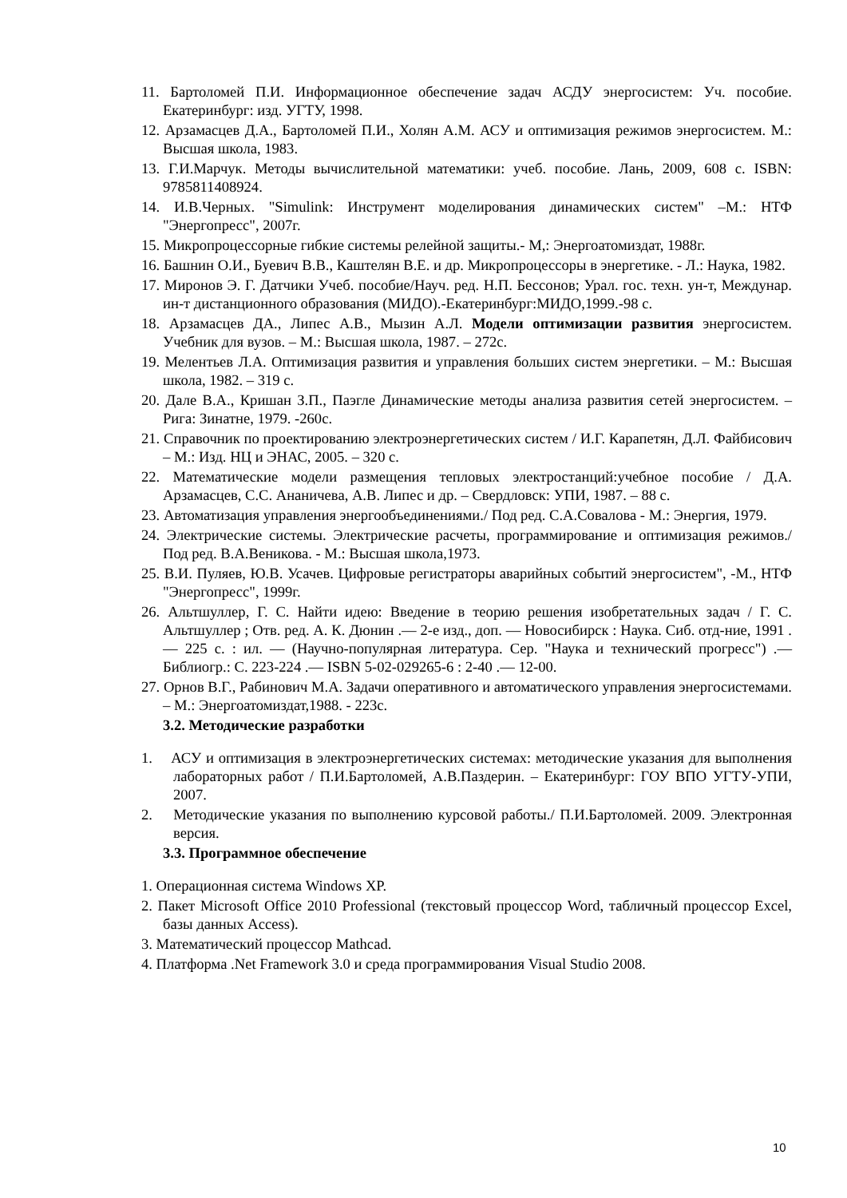11. Бартоломей П.И. Информационное обеспечение задач АСДУ энергосистем: Уч. пособие. Екатеринбург: изд. УГТУ, 1998.
12. Арзамасцев Д.А., Бартоломей П.И., Холян А.М. АСУ и оптимизация режимов энергосистем. М.: Высшая школа, 1983.
13. Г.И.Марчук. Методы вычислительной математики: учеб. пособие. Лань, 2009, 608 с. ISBN: 9785811408924.
14. И.В.Черных. "Simulink: Инструмент моделирования динамических систем" –М.: НТФ "Энергопресс", 2007г.
15. Микропроцессорные гибкие системы релейной защиты.- М,: Энергоатомиздат, 1988г.
16. Башнин О.И., Буевич В.В., Каштелян В.Е. и др. Микропроцессоры в энергетике. - Л.: Наука, 1982.
17. Миронов Э. Г. Датчики Учеб. пособие/Науч. ред. Н.П. Бессонов; Урал. гос. техн. ун-т, Междунар. ин-т дистанционного образования (МИДО).-Екатеринбург:МИДО,1999.-98 с.
18. Арзамасцев ДА., Липес А.В., Мызин А.Л. Модели оптимизации развития энергосистем. Учебник для вузов. – М.: Высшая школа, 1987. – 272с.
19. Мелентьев Л.А. Оптимизация развития и управления больших систем энергетики. – М.: Высшая школа, 1982. – 319 с.
20. Дале В.А., Кришан З.П., Паэгле Динамические методы анализа развития сетей энергосистем. – Рига: Зинатне, 1979. -260с.
21. Справочник по проектированию электроэнергетических систем / И.Г. Карапетян, Д.Л. Файбисович – М.: Изд. НЦ и ЭНАС, 2005. – 320 с.
22. Математические модели размещения тепловых электростанций:учебное пособие / Д.А. Арзамасцев, С.С. Ананичева, А.В. Липес и др. – Свердловск: УПИ, 1987. – 88 с.
23. Автоматизация управления энергообъединениями./ Под ред. С.А.Совалова - М.: Энергия, 1979.
24. Электрические системы. Электрические расчеты, программирование и оптимизация режимов./ Под ред. В.А.Веникова. - М.: Высшая школа,1973.
25. В.И. Пуляев, Ю.В. Усачев. Цифровые регистраторы аварийных событий энергосистем", -М., НТФ "Энергопресс", 1999г.
26. Альтшуллер, Г. С. Найти идею: Введение в теорию решения изобретательных задач / Г. С. Альтшуллер ; Отв. ред. А. К. Дюнин .— 2-е изд., доп. — Новосибирск : Наука. Сиб. отд-ние, 1991 .— 225 с. : ил. — (Научно-популярная литература. Сер. "Наука и технический прогресс") .— Библиогр.: С. 223-224 .— ISBN 5-02-029265-6 : 2-40 .— 12-00.
27. Орнов В.Г., Рабинович М.А. Задачи оперативного и автоматического управления энергосистемами. – М.: Энергоатомиздат,1988. - 223с.
3.2. Методические разработки
1. АСУ и оптимизация в электроэнергетических системах: методические указания для выполнения лабораторных работ / П.И.Бартоломей, А.В.Паздерин. – Екатеринбург: ГОУ ВПО УГТУ-УПИ, 2007.
2. Методические указания по выполнению курсовой работы./ П.И.Бартоломей. 2009. Электронная версия.
3.3. Программное обеспечение
1. Операционная система Windows XP.
2. Пакет Microsoft Office 2010 Professional (текстовый процессор Word, табличный процессор Excel, базы данных Access).
3. Математический процессор Mathcad.
4. Платформа .Net Framework 3.0 и среда программирования Visual Studio 2008.
10